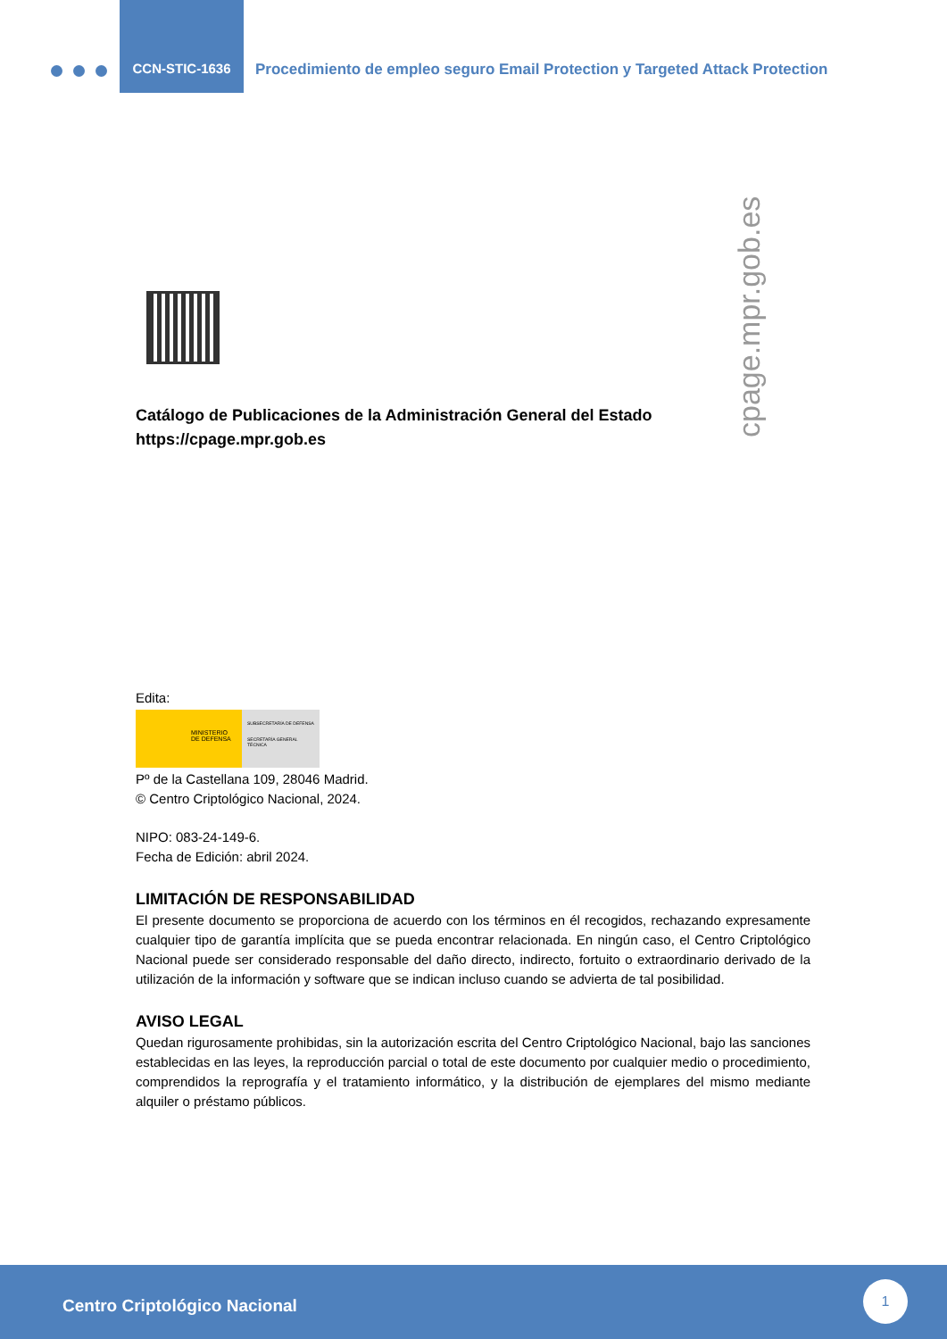CCN-STIC-1636
Procedimiento de empleo seguro Email Protection y Targeted Attack Protection
cpage.mpr.gob.es
Catálogo de Publicaciones de la Administración General del Estado
https://cpage.mpr.gob.es
Edita:
MINISTERIO
DE DEFENSA
SUBSECRETARÍA DE DEFENSA
SECRETARÍA GENERAL TÉCNICA
Pº de la Castellana 109, 28046 Madrid.
© Centro Criptológico Nacional, 2024.
NIPO: 083-24-149-6.
Fecha de Edición: abril 2024.
LIMITACIÓN DE RESPONSABILIDAD
El presente documento se proporciona de acuerdo con los términos en él recogidos, rechazando expresamente cualquier tipo de garantía implícita que se pueda encontrar relacionada. En ningún caso, el Centro Criptológico Nacional puede ser considerado responsable del daño directo, indirecto, fortuito o extraordinario derivado de la utilización de la información y software que se indican incluso cuando se advierta de tal posibilidad.
AVISO LEGAL
Quedan rigurosamente prohibidas, sin la autorización escrita del Centro Criptológico Nacional, bajo las sanciones establecidas en las leyes, la reproducción parcial o total de este documento por cualquier medio o procedimiento, comprendidos la reprografía y el tratamiento informático, y la distribución de ejemplares del mismo mediante alquiler o préstamo públicos.
Centro Criptológico Nacional
1